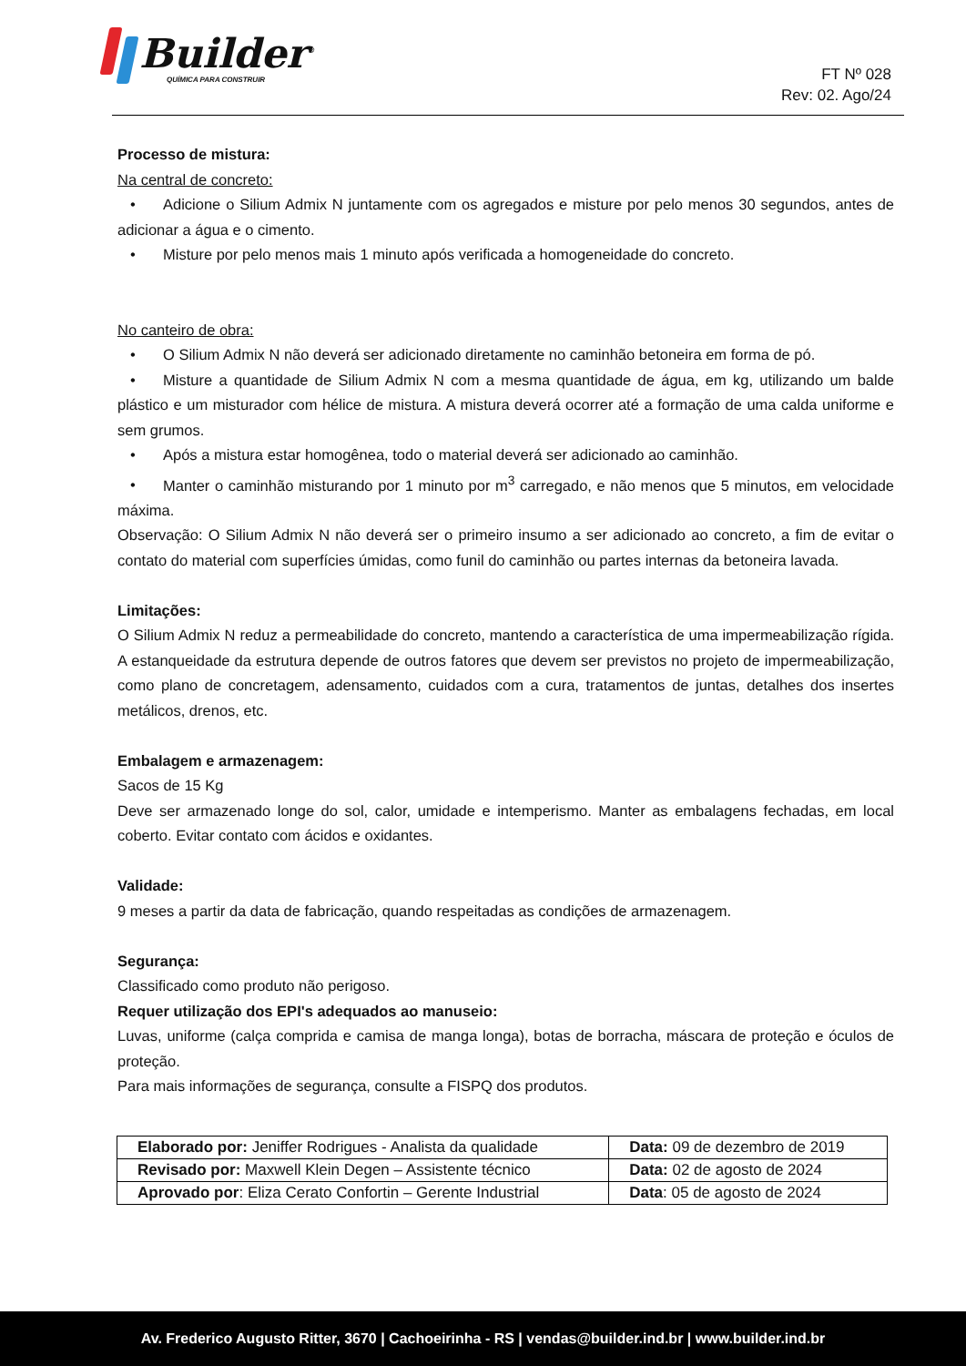Builder<sup>®</sup>
QUÍMICA PARA CONSTRUIR
FT Nº 028
Rev: 02. Ago/24
Processo de mistura:
Na central de concreto:
• Adicione o Silium Admix N juntamente com os agregados e misture por pelo menos 30 segundos, antes de adicionar a água e o cimento.
• Misture por pelo menos mais 1 minuto após verificada a homogeneidade do concreto.
No canteiro de obra:
• O Silium Admix N não deverá ser adicionado diretamente no caminhão betoneira em forma de pó.
• Misture a quantidade de Silium Admix N com a mesma quantidade de água, em kg, utilizando um balde plástico e um misturador com hélice de mistura. A mistura deverá ocorrer até a formação de uma calda uniforme e sem grumos.
• Após a mistura estar homogênea, todo o material deverá ser adicionado ao caminhão.
• Manter o caminhão misturando por 1 minuto por m<sup>3</sup> carregado, e não menos que 5 minutos, em velocidade máxima.
Observação: O Silium Admix N não deverá ser o primeiro insumo a ser adicionado ao concreto, a fim de evitar o contato do material com superfícies úmidas, como funil do caminhão ou partes internas da betoneira lavada.
Limitações:
O Silium Admix N reduz a permeabilidade do concreto, mantendo a característica de uma impermeabilização rígida. A estanqueidade da estrutura depende de outros fatores que devem ser previstos no projeto de impermeabilização, como plano de concretagem, adensamento, cuidados com a cura, tratamentos de juntas, detalhes dos insertes metálicos, drenos, etc.
Embalagem e armazenagem:
Sacos de 15 Kg
Deve ser armazenado longe do sol, calor, umidade e intemperismo. Manter as embalagens fechadas, em local coberto. Evitar contato com ácidos e oxidantes.
Validade:
9 meses a partir da data de fabricação, quando respeitadas as condições de armazenagem.
Segurança:
Classificado como produto não perigoso.
Requer utilização dos EPI's adequados ao manuseio:
Luvas, uniforme (calça comprida e camisa de manga longa), botas de borracha, máscara de proteção e óculos de proteção.
Para mais informações de segurança, consulte a FISPQ dos produtos.
| Elaborado por: Jeniffer Rodrigues - Analista da qualidade | Data: 09 de dezembro de 2019 |
| Revisado por: Maxwell Klein Degen – Assistente técnico | Data: 02 de agosto de 2024 |
| Aprovado por : Eliza Cerato Confortin – Gerente Industrial | Data : 05 de agosto de 2024 |
Av. Frederico Augusto Ritter, 3670 | Cachoeirinha - RS | vendas@builder.ind.br | www.builder.ind.br